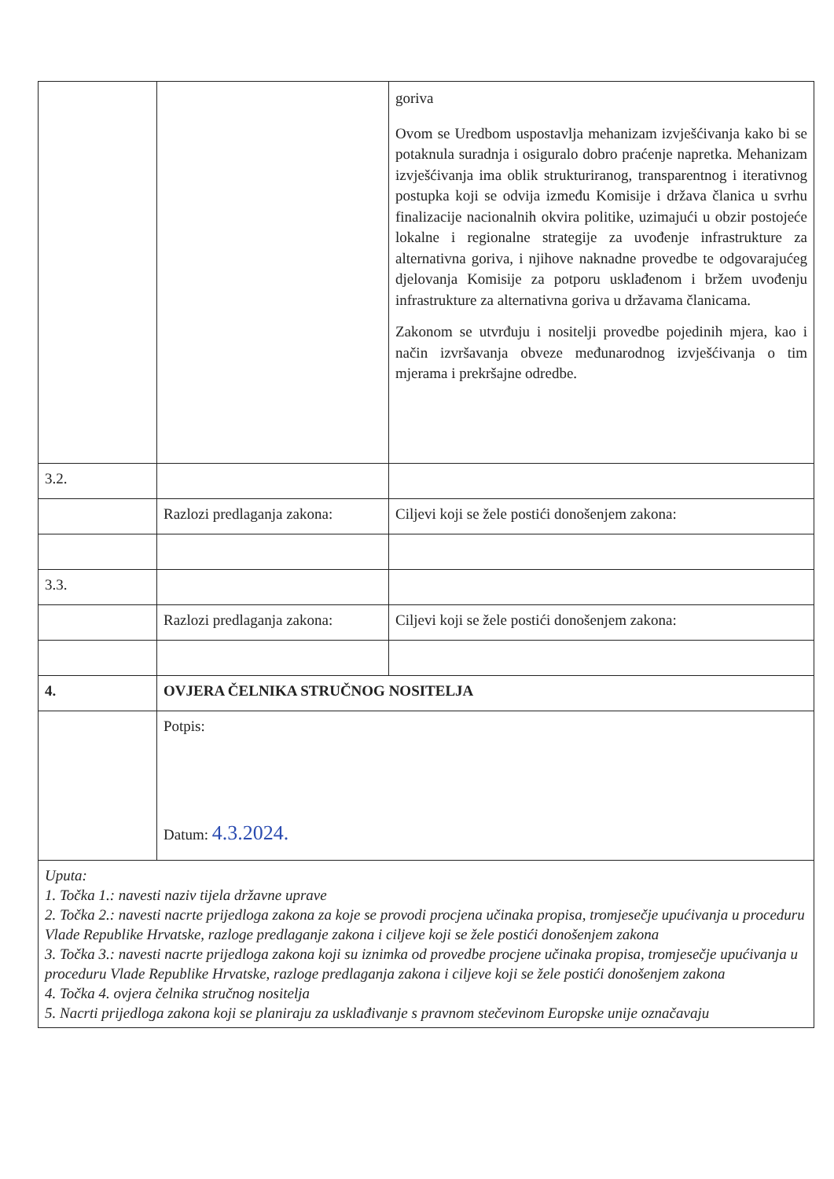| | | goriva Ovom se Uredbom uspostavlja mehanizam izvješćivanja kako bi se potaknula suradnja i osiguralo dobro praćenje napretka. Mehanizam izvješćivanja ima oblik strukturiranog, transparentnog i iterativnog postupka koji se odvija između Komisije i država članica u svrhu finalizacije nacionalnih okvira politike, uzimajući u obzir postojeće lokalne i regionalne strategije za uvođenje infrastrukture za alternativna goriva, i njihove naknadne provedbe te odgovarajućeg djelovanja Komisije za potporu usklađenom i bržem uvođenju infrastrukture za alternativna goriva u državama članicama. Zakonom se utvrđuju i nositelji provedbe pojedinih mjera, kao i način izvršavanja obveze međunarodnog izvješćivanja o tim mjerama i prekršajne odredbe. |
| 3.2. | | |
| | Razlozi predlaganja zakona: | Ciljevi koji se žele postići donošenjem zakona: |
| 3.3. | | |
| | Razlozi predlaganja zakona: | Ciljevi koji se žele postići donošenjem zakona: |
| 4. | OVJERA ČELNIKA STRUČNOG NOSITELJA | |
| | Potpis: Datum: 4.3.2024. | |
| Uputa: 1. Točka 1.: navesti naziv tijela državne uprave 2. Točka 2.: navesti nacrte prijedloga zakona za koje se provodi procjena učinaka propisa, tromjesečje upućivanja u proceduru Vlade Republike Hrvatske, razloge predlaganje zakona i ciljeve koji se žele postići donošenjem zakona 3. Točka 3.: navesti nacrte prijedloga zakona koji su iznimka od provedbe procjene učinaka propisa, tromjesečje upućivanja u proceduru Vlade Republike Hrvatske, razloge predlaganja zakona i ciljeve koji se žele postići donošenjem zakona 4. Točka 4. ovjera čelnika stručnog nositelja 5. Nacrti prijedloga zakona koji se planiraju za usklađivanje s pravnom stečevinom Europske unije označavaju | | |